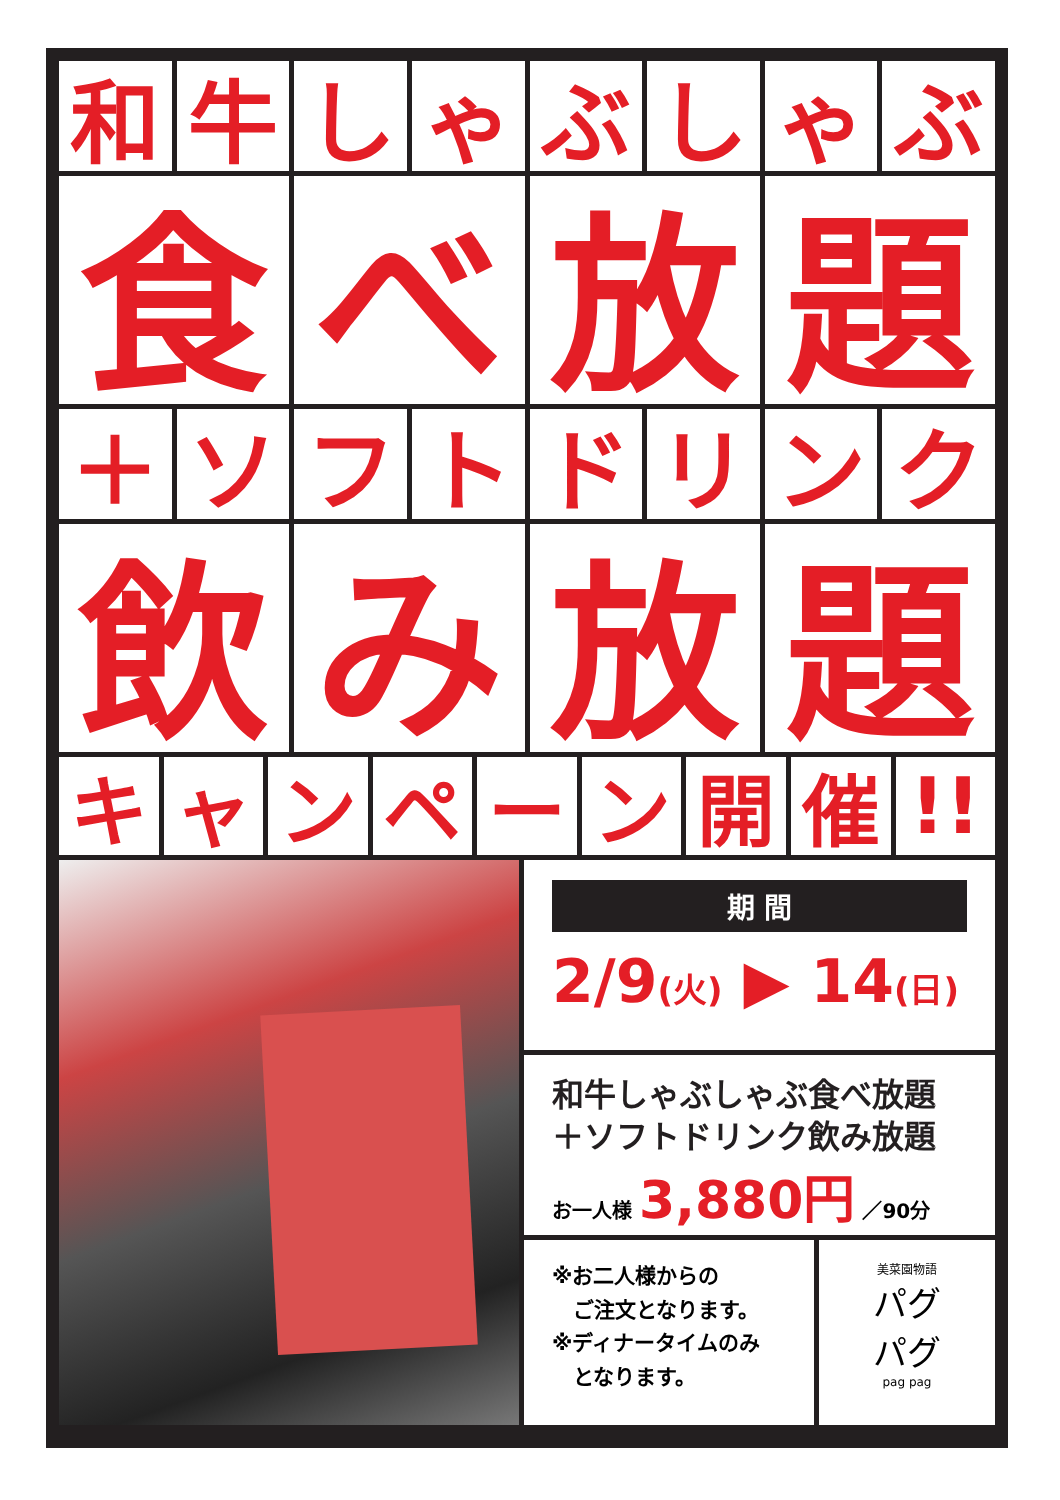和 牛 し ゃ ぶ し ゃ ぶ
食 べ 放 題
＋ ソ フ ト ド リ ン ク
飲 み 放 題
キ ャ ン ペ ー ン 開 催 !!
期 間
2/9(火) ▶ 14(日)
和牛しゃぶしゃぶ食べ放題
＋ソフトドリンク飲み放題
お一人様 3,880円 ／90分
※お二人様からの
　ご注文となります。
※ディナータイムのみ
　となります。
美菜園物語
パグ
パグ
pag pag